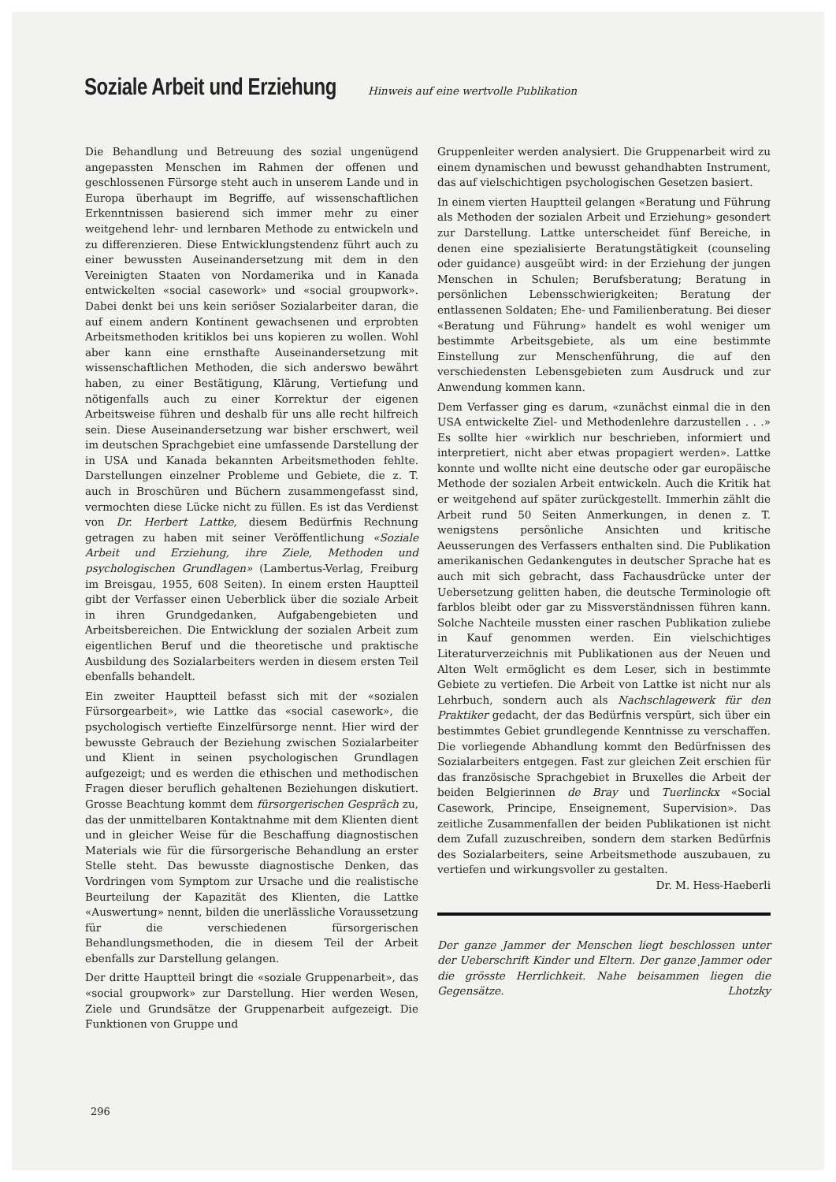Soziale Arbeit und Erziehung
Hinweis auf eine wertvolle Publikation
Die Behandlung und Betreuung des sozial ungenügend angepassten Menschen im Rahmen der offenen und geschlossenen Fürsorge steht auch in unserem Lande und in Europa überhaupt im Begriffe, auf wissenschaftlichen Erkenntnissen basierend sich immer mehr zu einer weitgehend lehr- und lernbaren Methode zu entwickeln und zu differenzieren. Diese Entwicklungstendenz führt auch zu einer bewussten Auseinandersetzung mit dem in den Vereinigten Staaten von Nordamerika und in Kanada entwickelten «social casework» und «social groupwork». Dabei denkt bei uns kein seriöser Sozialarbeiter daran, die auf einem andern Kontinent gewachsenen und erprobten Arbeitsmethoden kritiklos bei uns kopieren zu wollen. Wohl aber kann eine ernsthafte Auseinandersetzung mit wissenschaftlichen Methoden, die sich anderswo bewährt haben, zu einer Bestätigung, Klärung, Vertiefung und nötigenfalls auch zu einer Korrektur der eigenen Arbeitsweise führen und deshalb für uns alle recht hilfreich sein. Diese Auseinandersetzung war bisher erschwert, weil im deutschen Sprachgebiet eine umfassende Darstellung der in USA und Kanada bekannten Arbeitsmethoden fehlte. Darstellungen einzelner Probleme und Gebiete, die z. T. auch in Broschüren und Büchern zusammengefasst sind, vermochten diese Lücke nicht zu füllen. Es ist das Verdienst von Dr. Herbert Lattke, diesem Bedürfnis Rechnung getragen zu haben mit seiner Veröffentlichung «Soziale Arbeit und Erziehung, ihre Ziele, Methoden und psychologischen Grundlagen» (Lambertus-Verlag, Freiburg im Breisgau, 1955, 608 Seiten). In einem ersten Hauptteil gibt der Verfasser einen Ueberblick über die soziale Arbeit in ihren Grundgedanken, Aufgabengebieten und Arbeitsbereichen. Die Entwicklung der sozialen Arbeit zum eigentlichen Beruf und die theoretische und praktische Ausbildung des Sozialarbeiters werden in diesem ersten Teil ebenfalls behandelt.
Ein zweiter Hauptteil befasst sich mit der «sozialen Fürsorgearbeit», wie Lattke das «social casework», die psychologisch vertiefte Einzelfürsorge nennt. Hier wird der bewusste Gebrauch der Beziehung zwischen Sozialarbeiter und Klient in seinen psychologischen Grundlagen aufgezeigt; und es werden die ethischen und methodischen Fragen dieser beruflich gehaltenen Beziehungen diskutiert. Grosse Beachtung kommt dem fürsorgerischen Gespräch zu, das der unmittelbaren Kontaktnahme mit dem Klienten dient und in gleicher Weise für die Beschaffung diagnostischen Materials wie für die fürsorgerische Behandlung an erster Stelle steht. Das bewusste diagnostische Denken, das Vordringen vom Symptom zur Ursache und die realistische Beurteilung der Kapazität des Klienten, die Lattke «Auswertung» nennt, bilden die unerlässliche Voraussetzung für die verschiedenen fürsorgerischen Behandlungsmethoden, die in diesem Teil der Arbeit ebenfalls zur Darstellung gelangen.
Der dritte Hauptteil bringt die «soziale Gruppenarbeit», das «social groupwork» zur Darstellung. Hier werden Wesen, Ziele und Grundsätze der Gruppenarbeit aufgezeigt. Die Funktionen von Gruppe und
Gruppenleiter werden analysiert. Die Gruppenarbeit wird zu einem dynamischen und bewusst gehandhabten Instrument, das auf vielschichtigen psychologischen Gesetzen basiert.
In einem vierten Hauptteil gelangen «Beratung und Führung als Methoden der sozialen Arbeit und Erziehung» gesondert zur Darstellung. Lattke unterscheidet fünf Bereiche, in denen eine spezialisierte Beratungstätigkeit (counseling oder guidance) ausgeübt wird: in der Erziehung der jungen Menschen in Schulen; Berufsberatung; Beratung in persönlichen Lebensschwierigkeiten; Beratung der entlassenen Soldaten; Ehe- und Familienberatung. Bei dieser «Beratung und Führung» handelt es wohl weniger um bestimmte Arbeitsgebiete, als um eine bestimmte Einstellung zur Menschenführung, die auf den verschiedensten Lebensgebieten zum Ausdruck und zur Anwendung kommen kann.
Dem Verfasser ging es darum, «zunächst einmal die in den USA entwickelte Ziel- und Methodenlehre darzustellen . . .» Es sollte hier «wirklich nur beschrieben, informiert und interpretiert, nicht aber etwas propagiert werden». Lattke konnte und wollte nicht eine deutsche oder gar europäische Methode der sozialen Arbeit entwickeln. Auch die Kritik hat er weitgehend auf später zurückgestellt. Immerhin zählt die Arbeit rund 50 Seiten Anmerkungen, in denen z. T. wenigstens persönliche Ansichten und kritische Aeusserungen des Verfassers enthalten sind. Die Publikation amerikanischen Gedankengutes in deutscher Sprache hat es auch mit sich gebracht, dass Fachausdrücke unter der Uebersetzung gelitten haben, die deutsche Terminologie oft farblos bleibt oder gar zu Missverständnissen führen kann. Solche Nachteile mussten einer raschen Publikation zuliebe in Kauf genommen werden. Ein vielschichtiges Literaturverzeichnis mit Publikationen aus der Neuen und Alten Welt ermöglicht es dem Leser, sich in bestimmte Gebiete zu vertiefen. Die Arbeit von Lattke ist nicht nur als Lehrbuch, sondern auch als Nachschlagewerk für den Praktiker gedacht, der das Bedürfnis verspürt, sich über ein bestimmtes Gebiet grundlegende Kenntnisse zu verschaffen. Die vorliegende Abhandlung kommt den Bedürfnissen des Sozialarbeiters entgegen. Fast zur gleichen Zeit erschien für das französische Sprachgebiet in Bruxelles die Arbeit der beiden Belgierinnen de Bray und Tuerlinckx «Social Casework, Principe, Enseignement, Supervision». Das zeitliche Zusammenfallen der beiden Publikationen ist nicht dem Zufall zuzuschreiben, sondern dem starken Bedürfnis des Sozialarbeiters, seine Arbeitsmethode auszubauen, zu vertiefen und wirkungsvoller zu gestalten. Dr. M. Hess-Haeberli
Der ganze Jammer der Menschen liegt beschlossen unter der Ueberschrift Kinder und Eltern. Der ganze Jammer oder die grösste Herrlichkeit. Nahe beisammen liegen die Gegensätze. Lhotzky
296